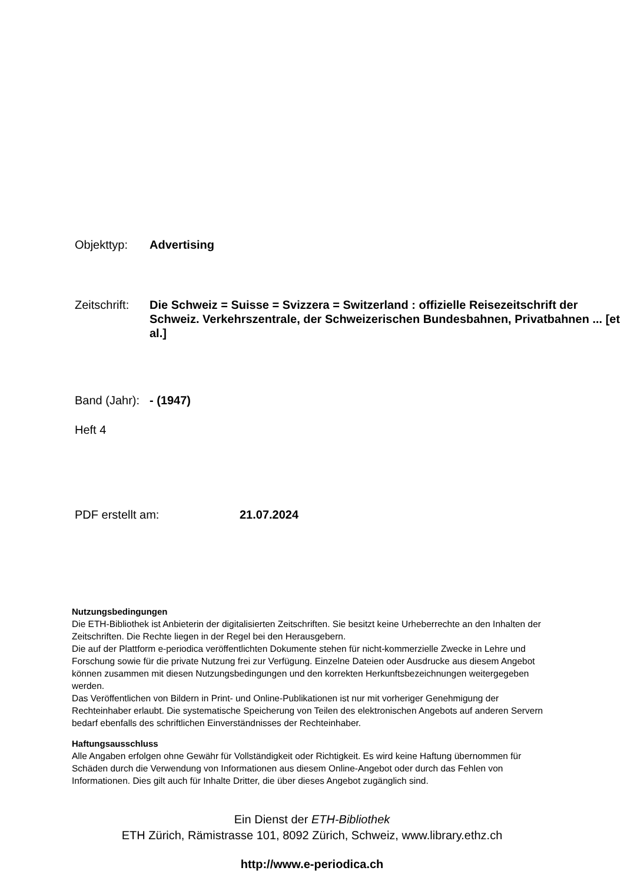Objekttyp: Advertising
Zeitschrift:
Die Schweiz = Suisse = Svizzera = Switzerland : offizielle Reisezeitschrift der Schweiz. Verkehrszentrale, der Schweizerischen Bundesbahnen, Privatbahnen ... [et al.]
Band (Jahr):
- (1947)
Heft 4
PDF erstellt am: 21.07.2024
Nutzungsbedingungen
Die ETH-Bibliothek ist Anbieterin der digitalisierten Zeitschriften. Sie besitzt keine Urheberrechte an den Inhalten der Zeitschriften. Die Rechte liegen in der Regel bei den Herausgebern.
Die auf der Plattform e-periodica veröffentlichten Dokumente stehen für nicht-kommerzielle Zwecke in Lehre und Forschung sowie für die private Nutzung frei zur Verfügung. Einzelne Dateien oder Ausdrucke aus diesem Angebot können zusammen mit diesen Nutzungsbedingungen und den korrekten Herkunftsbezeichnungen weitergegeben werden.
Das Veröffentlichen von Bildern in Print- und Online-Publikationen ist nur mit vorheriger Genehmigung der Rechteinhaber erlaubt. Die systematische Speicherung von Teilen des elektronischen Angebots auf anderen Servern bedarf ebenfalls des schriftlichen Einverständnisses der Rechteinhaber.
Haftungsausschluss
Alle Angaben erfolgen ohne Gewähr für Vollständigkeit oder Richtigkeit. Es wird keine Haftung übernommen für Schäden durch die Verwendung von Informationen aus diesem Online-Angebot oder durch das Fehlen von Informationen. Dies gilt auch für Inhalte Dritter, die über dieses Angebot zugänglich sind.
Ein Dienst der ETH-Bibliothek
ETH Zürich, Rämistrasse 101, 8092 Zürich, Schweiz, www.library.ethz.ch
http://www.e-periodica.ch